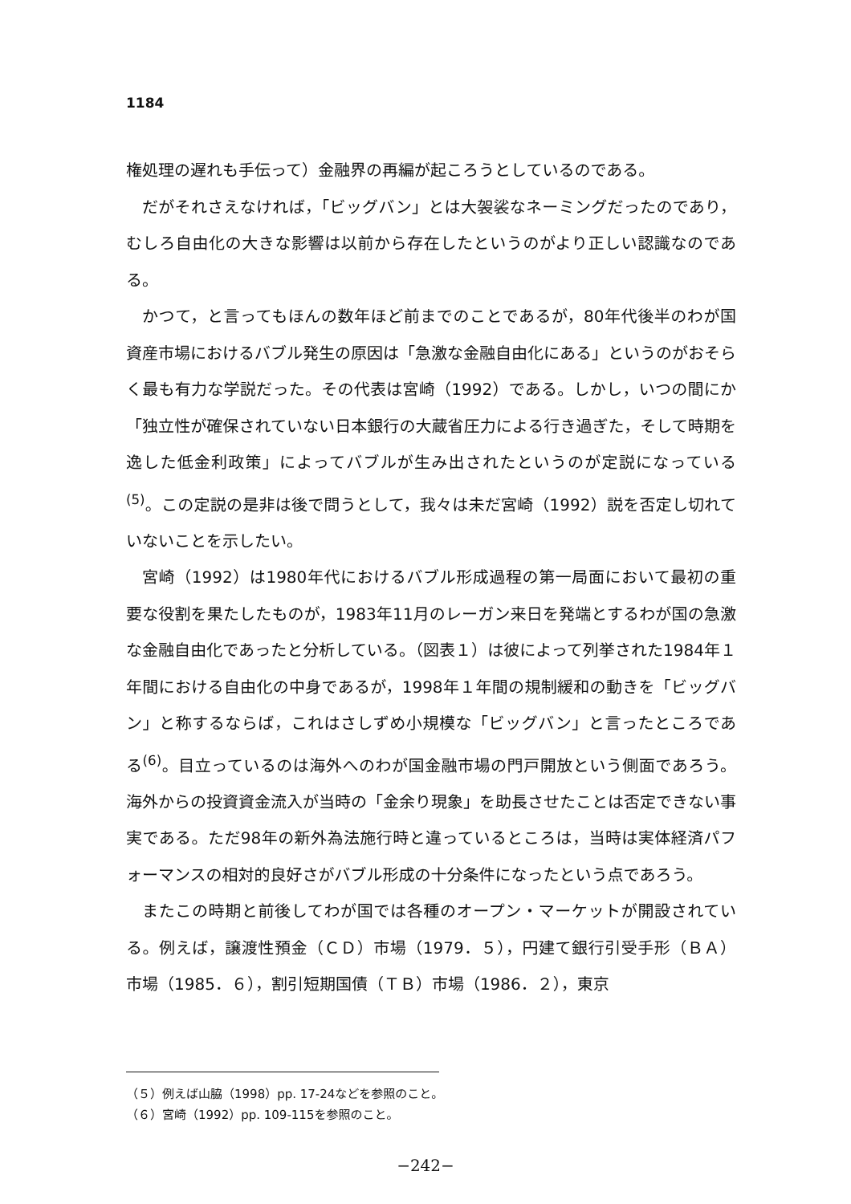1184
権処理の遅れも手伝って）金融界の再編が起ころうとしているのである。
だがそれさえなければ，「ビッグバン」とは大袈裟なネーミングだったのであり，むしろ自由化の大きな影響は以前から存在したというのがより正しい認識なのである。
かつて，と言ってもほんの数年ほど前までのことであるが，80年代後半のわが国資産市場におけるバブル発生の原因は「急激な金融自由化にある」というのがおそらく最も有力な学説だった。その代表は宮崎（1992）である。しかし，いつの間にか「独立性が確保されていない日本銀行の大蔵省圧力による行き過ぎた，そして時期を逸した低金利政策」によってバブルが生み出されたというのが定説になっている<sup>(5)</sup>。この定説の是非は後で問うとして，我々は未だ宮崎（1992）説を否定し切れていないことを示したい。
宮崎（1992）は1980年代におけるバブル形成過程の第一局面において最初の重要な役割を果たしたものが，1983年11月のレーガン来日を発端とするわが国の急激な金融自由化であったと分析している。（図表１）は彼によって列挙された1984年１年間における自由化の中身であるが，1998年１年間の規制緩和の動きを「ビッグバン」と称するならば，これはさしずめ小規模な「ビッグバン」と言ったところである<sup>(6)</sup>。目立っているのは海外へのわが国金融市場の門戸開放という側面であろう。海外からの投資資金流入が当時の「金余り現象」を助長させたことは否定できない事実である。ただ98年の新外為法施行時と違っているところは，当時は実体経済パフォーマンスの相対的良好さがバブル形成の十分条件になったという点であろう。
またこの時期と前後してわが国では各種のオープン・マーケットが開設されている。例えば，譲渡性預金（ＣＤ）市場（1979．５），円建て銀行引受手形（ＢＡ）市場（1985．６），割引短期国債（ＴＢ）市場（1986．２），東京
（５）例えば山脇（1998）pp. 17-24などを参照のこと。
（６）宮崎（1992）pp. 109-115を参照のこと。
−242−